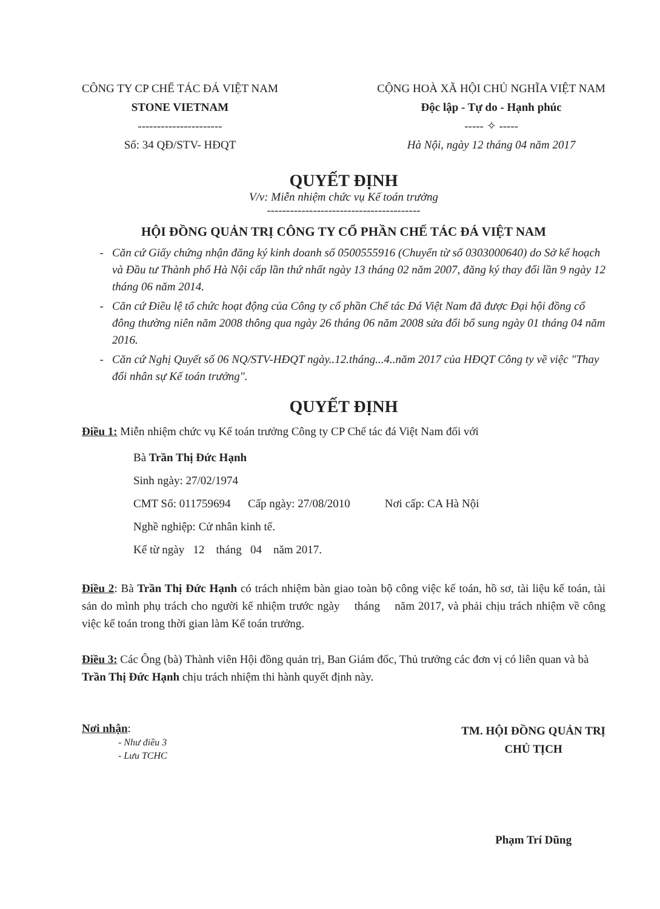CÔNG TY CP CHẾ TÁC ĐÁ VIỆT NAM
STONE VIETNAM
----------------------
Số: 34 QĐ/STV- HĐQT
CỘNG HOÀ XÃ HỘI CHỦ NGHĨA VIỆT NAM
Độc lập - Tự do - Hạnh phúc
----- ✧ -----
Hà Nội, ngày 12 tháng 04 năm 2017
QUYẾT ĐỊNH
V/v: Miễn nhiệm chức vụ Kế toán trưởng
----------------------------------------
HỘI ĐỒNG QUẢN TRỊ CÔNG TY CỔ PHẦN CHẾ TÁC ĐÁ VIỆT NAM
Căn cứ Giấy chứng nhận đăng ký kinh doanh số 0500555916 (Chuyển từ số 0303000640) do Sở kế hoạch và Đầu tư Thành phố Hà Nội cấp lần thứ nhất ngày 13 tháng 02 năm 2007, đăng ký thay đổi lần 9 ngày 12 tháng 06 năm 2014.
Căn cứ Điều lệ tổ chức hoạt động của Công ty cổ phần Chế tác Đá Việt Nam đã được Đại hội đồng cổ đông thường niên năm 2008 thông qua ngày 26 tháng 06 năm 2008 sửa đổi bổ sung ngày 01 tháng 04 năm 2016.
Căn cứ Nghị Quyết số 06 NQ/STV-HĐQT ngày..12.tháng...4..năm 2017 của HĐQT Công ty về việc "Thay đổi nhân sự Kế toán trưởng".
QUYẾT ĐỊNH
Điều 1: Miễn nhiệm chức vụ Kế toán trưởng Công ty CP Chế tác đá Việt Nam đối với
Bà Trần Thị Đức Hạnh
Sinh ngày: 27/02/1974
CMT Số: 011759694 Cấp ngày: 27/08/2010 Nơi cấp: CA Hà Nội
Nghề nghiệp: Cử nhân kinh tế.
Kể từ ngày 12 tháng 04 năm 2017.
Điều 2: Bà Trần Thị Đức Hạnh có trách nhiệm bàn giao toàn bộ công việc kế toán, hồ sơ, tài liệu kế toán, tài sản do mình phụ trách cho người kế nhiệm trước ngày tháng năm 2017, và phải chịu trách nhiệm về công việc kế toán trong thời gian làm Kế toán trưởng.
Điều 3: Các Ông (bà) Thành viên Hội đồng quản trị, Ban Giám đốc, Thủ trưởng các đơn vị có liên quan và bà Trần Thị Đức Hạnh chịu trách nhiệm thi hành quyết định này.
Nơi nhận:
- Như điều 3
- Lưu TCHC
TM. HỘI ĐỒNG QUẢN TRỊ
CHỦ TỊCH
Phạm Trí Dũng